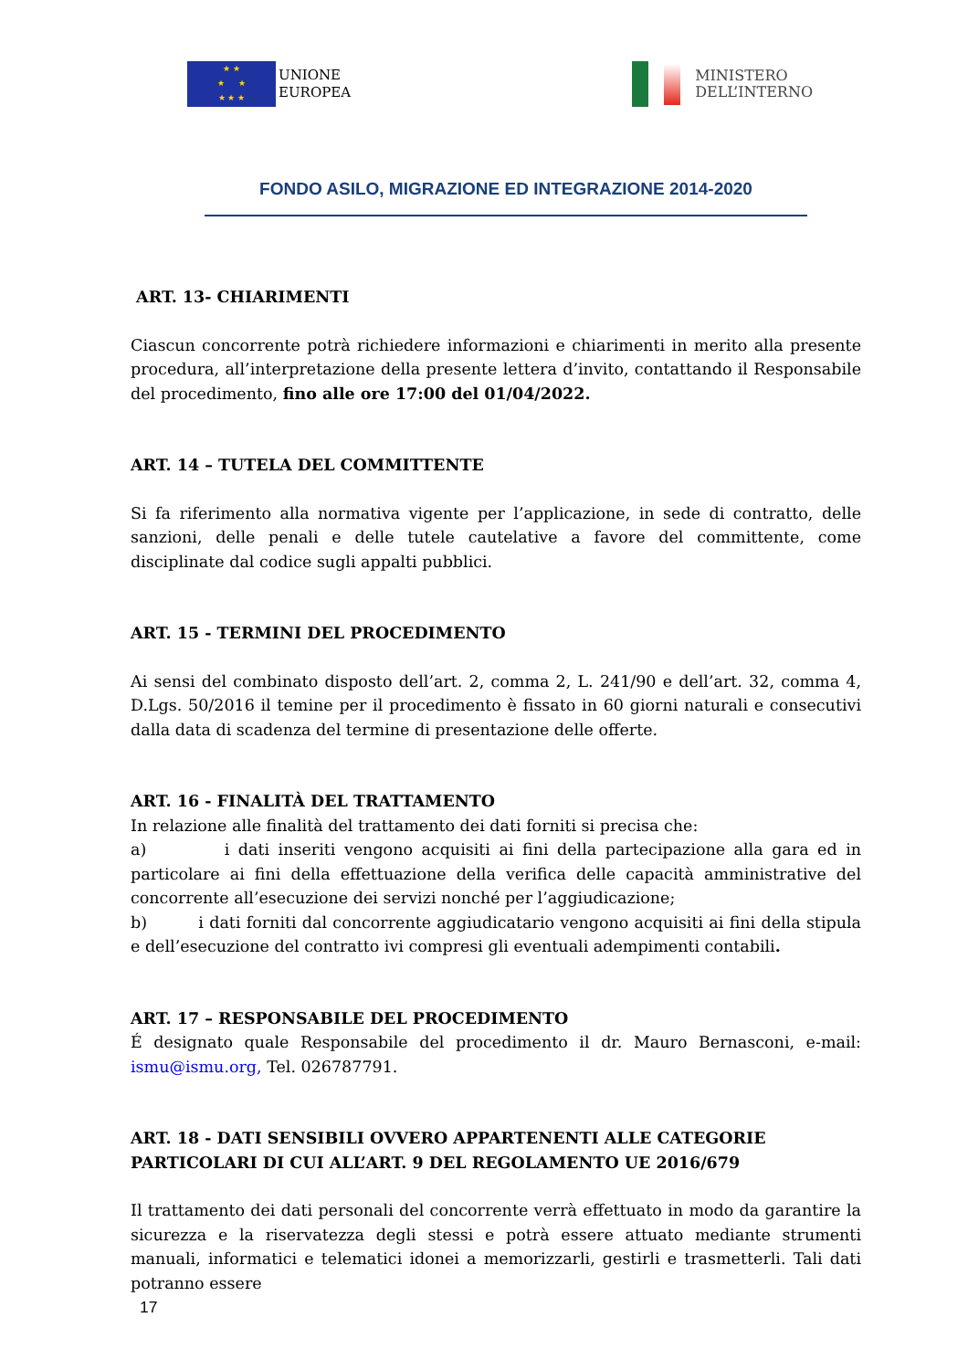★ ★
★ ★
★ ★ ★
UNIONE
EUROPEA
MINISTERO
DELL’INTERNO
FONDO ASILO, MIGRAZIONE ED INTEGRAZIONE 2014-2020
ART. 13- CHIARIMENTI
Ciascun concorrente potrà richiedere informazioni e chiarimenti in merito alla presente procedura, all’interpretazione della presente lettera d’invito, contattando il Responsabile del procedimento, fino alle ore 17:00 del 01/04/2022.
ART. 14 – TUTELA DEL COMMITTENTE
Si fa riferimento alla normativa vigente per l’applicazione, in sede di contratto, delle sanzioni, delle penali e delle tutele cautelative a favore del committente, come disciplinate dal codice sugli appalti pubblici.
ART. 15 - TERMINI DEL PROCEDIMENTO
Ai sensi del combinato disposto dell’art. 2, comma 2, L. 241/90 e dell’art. 32, comma 4, D.Lgs. 50/2016 il temine per il procedimento è fissato in 60 giorni naturali e consecutivi dalla data di scadenza del termine di presentazione delle offerte.
ART. 16 - FINALITÀ DEL TRATTAMENTO
In relazione alle finalità del trattamento dei dati forniti si precisa che:
a) i dati inseriti vengono acquisiti ai fini della partecipazione alla gara ed in particolare ai fini della effettuazione della verifica delle capacità amministrative del concorrente all’esecuzione dei servizi nonché per l’aggiudicazione;
b) i dati forniti dal concorrente aggiudicatario vengono acquisiti ai fini della stipula e dell’esecuzione del contratto ivi compresi gli eventuali adempimenti contabili.
ART. 17 – RESPONSABILE DEL PROCEDIMENTO
É designato quale Responsabile del procedimento il dr. Mauro Bernasconi, e-mail: ismu@ismu.org, Tel. 026787791.
ART. 18 - DATI SENSIBILI OVVERO APPARTENENTI ALLE CATEGORIE PARTICOLARI DI CUI ALL’ART. 9 DEL REGOLAMENTO UE 2016/679
Il trattamento dei dati personali del concorrente verrà effettuato in modo da garantire la sicurezza e la riservatezza degli stessi e potrà essere attuato mediante strumenti manuali, informatici e telematici idonei a memorizzarli, gestirli e trasmetterli. Tali dati potranno essere
17